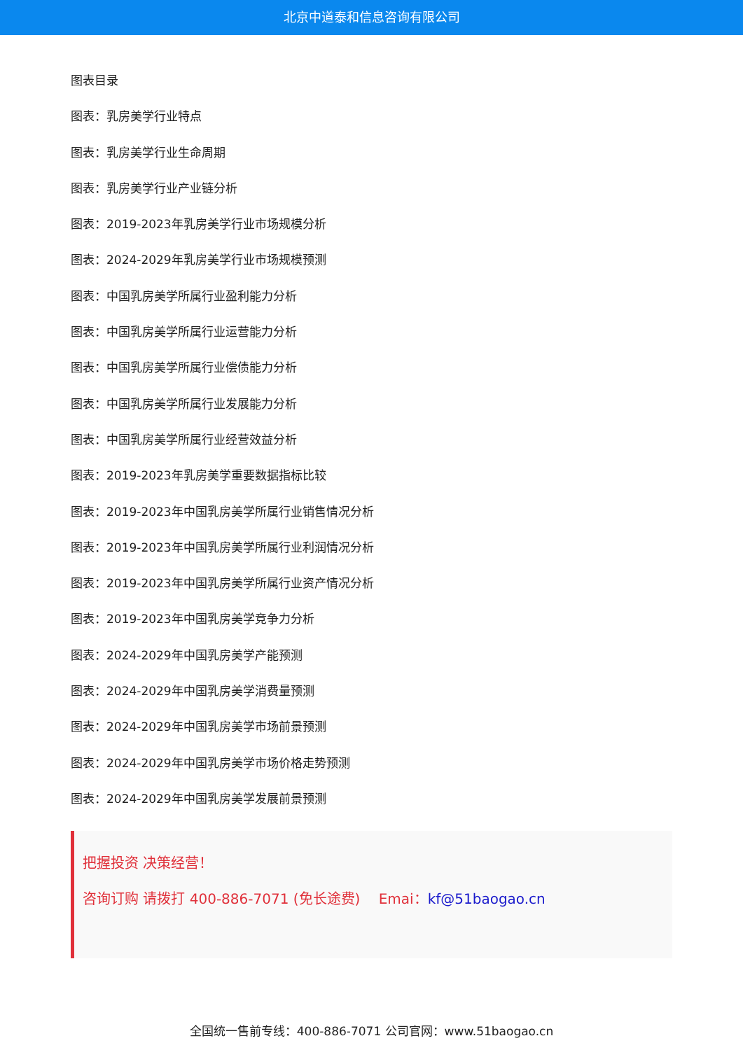北京中道泰和信息咨询有限公司
图表目录
图表：乳房美学行业特点
图表：乳房美学行业生命周期
图表：乳房美学行业产业链分析
图表：2019-2023年乳房美学行业市场规模分析
图表：2024-2029年乳房美学行业市场规模预测
图表：中国乳房美学所属行业盈利能力分析
图表：中国乳房美学所属行业运营能力分析
图表：中国乳房美学所属行业偿债能力分析
图表：中国乳房美学所属行业发展能力分析
图表：中国乳房美学所属行业经营效益分析
图表：2019-2023年乳房美学重要数据指标比较
图表：2019-2023年中国乳房美学所属行业销售情况分析
图表：2019-2023年中国乳房美学所属行业利润情况分析
图表：2019-2023年中国乳房美学所属行业资产情况分析
图表：2019-2023年中国乳房美学竞争力分析
图表：2024-2029年中国乳房美学产能预测
图表：2024-2029年中国乳房美学消费量预测
图表：2024-2029年中国乳房美学市场前景预测
图表：2024-2029年中国乳房美学市场价格走势预测
图表：2024-2029年中国乳房美学发展前景预测
把握投资 决策经营！
咨询订购 请拨打 400-886-7071 (免长途费)　 Emai：kf@51baogao.cn
全国统一售前专线：400-886-7071 公司官网：www.51baogao.cn